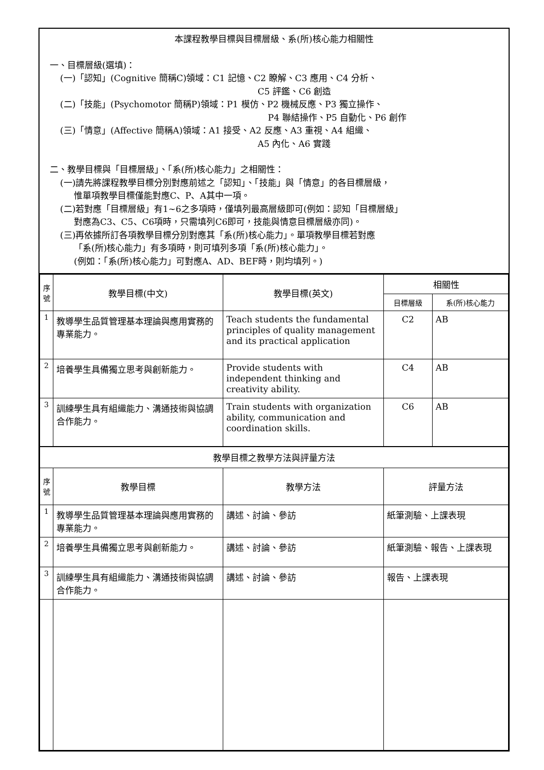本課程教學目標與目標層級、系(所)核心能力相關性
一、目標層級(選填)：
(一)「認知」(Cognitive 簡稱C)領域：C1 記憶、C2 瞭解、C3 應用、C4 分析、
C5 評鑑、C6 創造
(二)「技能」(Psychomotor 簡稱P)領域：P1 模仿、P2 機械反應、P3 獨立操作、
P4 聯結操作、P5 自動化、P6 創作
(三)「情意」(Affective 簡稱A)領域：A1 接受、A2 反應、A3 重視、A4 組織、
A5 內化、A6 實踐
二、教學目標與「目標層級」、「系(所)核心能力」之相關性：
(一)請先將課程教學目標分別對應前述之「認知」、「技能」與「情意」的各目標層級，
惟單項教學目標僅能對應C、P、A其中一項。
(二)若對應「目標層級」有1~6之多項時，僅填列最高層級即可(例如：認知「目標層級」
對應為C3、C5、C6項時，只需填列C6即可，技能與情意目標層級亦同)。
(三)再依據所訂各項教學目標分別對應其「系(所)核心能力」。單項教學目標若對應
「系(所)核心能力」有多項時，則可填列多項「系(所)核心能力」。
(例如：「系(所)核心能力」可對應A、AD、BEF時，則均填列。)
| 序號 | 教學目標(中文) | 教學目標(英文) | 相關性 | |
| --- | --- | --- | --- | --- |
| | | | 目標層級 | 系(所)核心能力 |
| 1 | 教導學生品質管理基本理論與應用實務的專業能力。 | Teach students the fundamental principles of quality management and its practical application | C2 | AB |
| 2 | 培養學生具備獨立思考與創新能力。 | Provide students with independent thinking and creativity ability. | C4 | AB |
| 3 | 訓練學生具有組織能力、溝通技術與協調合作能力。 | Train students with organization ability, communication and coordination skills. | C6 | AB |
| 教學目標之教學方法與評量方法 | | | | |
| 序號 | 教學目標 | 教學方法 | 評量方法 | |
| 1 | 教導學生品質管理基本理論與應用實務的專業能力。 | 講述、討論、參訪 | 紙筆測驗、上課表現 | |
| 2 | 培養學生具備獨立思考與創新能力。 | 講述、討論、參訪 | 紙筆測驗、報告、上課表現 | |
| 3 | 訓練學生具有組織能力、溝通技術與協調合作能力。 | 講述、討論、參訪 | 報告、上課表現 | |